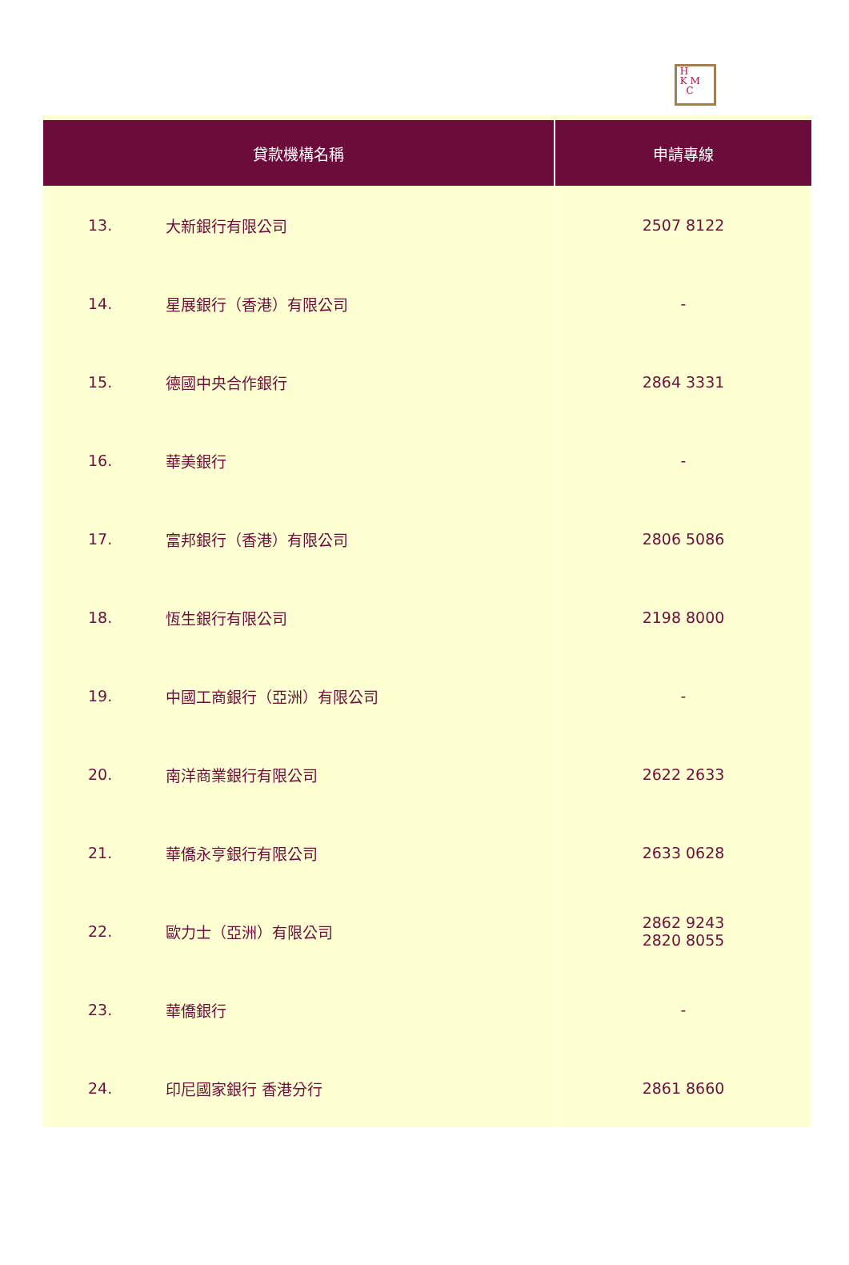H
K M
C
| 貸款機構名稱 | | 申請專線 |
| --- | --- | --- |
| 13. | 大新銀行有限公司 | 2507 8122 |
| 14. | 星展銀行（香港）有限公司 | - |
| 15. | 德國中央合作銀行 | 2864 3331 |
| 16. | 華美銀行 | - |
| 17. | 富邦銀行（香港）有限公司 | 2806 5086 |
| 18. | 恆生銀行有限公司 | 2198 8000 |
| 19. | 中國工商銀行（亞洲）有限公司 | - |
| 20. | 南洋商業銀行有限公司 | 2622 2633 |
| 21. | 華僑永亨銀行有限公司 | 2633 0628 |
| 22. | 歐力士（亞洲）有限公司 | 2862 9243 2820 8055 |
| 23. | 華僑銀行 | - |
| 24. | 印尼國家銀行 香港分行 | 2861 8660 |